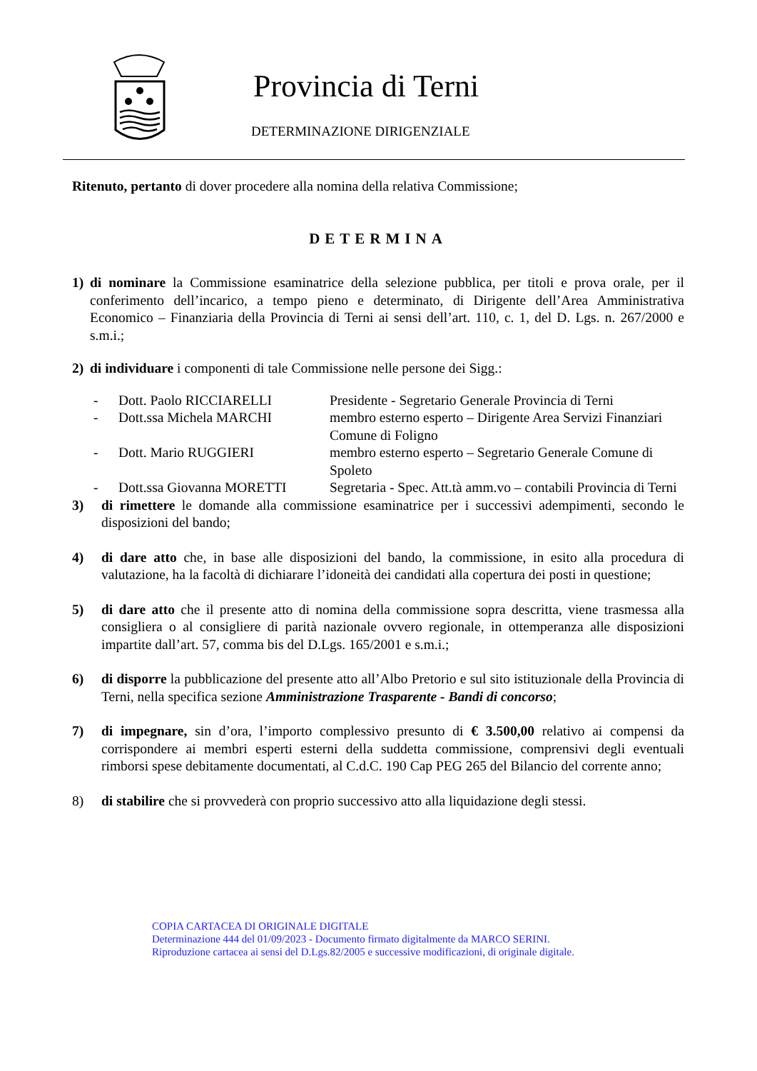Provincia di Terni
DETERMINAZIONE DIRIGENZIALE
Ritenuto, pertanto di dover procedere alla nomina della relativa Commissione;
DETERMINA
1) di nominare la Commissione esaminatrice della selezione pubblica, per titoli e prova orale, per il conferimento dell’incarico, a tempo pieno e determinato, di Dirigente dell’Area Amministrativa Economico – Finanziaria della Provincia di Terni ai sensi dell’art. 110, c. 1, del D. Lgs. n. 267/2000 e s.m.i.;
2) di individuare i componenti di tale Commissione nelle persone dei Sigg.:
- Dott. Paolo RICCIARELLI Presidente - Segretario Generale Provincia di Terni
- Dott.ssa Michela MARCHI membro esterno esperto – Dirigente Area Servizi Finanziari Comune di Foligno
- Dott. Mario RUGGIERI membro esterno esperto – Segretario Generale Comune di Spoleto
- Dott.ssa Giovanna MORETTI Segretaria - Spec. Att.tà amm.vo – contabili Provincia di Terni
3) di rimettere le domande alla commissione esaminatrice per i successivi adempimenti, secondo le disposizioni del bando;
4) di dare atto che, in base alle disposizioni del bando, la commissione, in esito alla procedura di valutazione, ha la facoltà di dichiarare l’idoneità dei candidati alla copertura dei posti in questione;
5) di dare atto che il presente atto di nomina della commissione sopra descritta, viene trasmessa alla consigliera o al consigliere di parità nazionale ovvero regionale, in ottemperanza alle disposizioni impartite dall’art. 57, comma bis del D.Lgs. 165/2001 e s.m.i.;
6) di disporre la pubblicazione del presente atto all’Albo Pretorio e sul sito istituzionale della Provincia di Terni, nella specifica sezione Amministrazione Trasparente - Bandi di concorso;
7) di impegnare, sin d’ora, l’importo complessivo presunto di € 3.500,00 relativo ai compensi da corrispondere ai membri esperti esterni della suddetta commissione, comprensivi degli eventuali rimborsi spese debitamente documentati, al C.d.C. 190 Cap PEG 265 del Bilancio del corrente anno;
8) di stabilire che si provvederà con proprio successivo atto alla liquidazione degli stessi.
COPIA CARTACEA DI ORIGINALE DIGITALE
Determinazione 444 del 01/09/2023 - Documento firmato digitalmente da MARCO SERINI.
Riproduzione cartacea ai sensi del D.Lgs.82/2005 e successive modificazioni, di originale digitale.